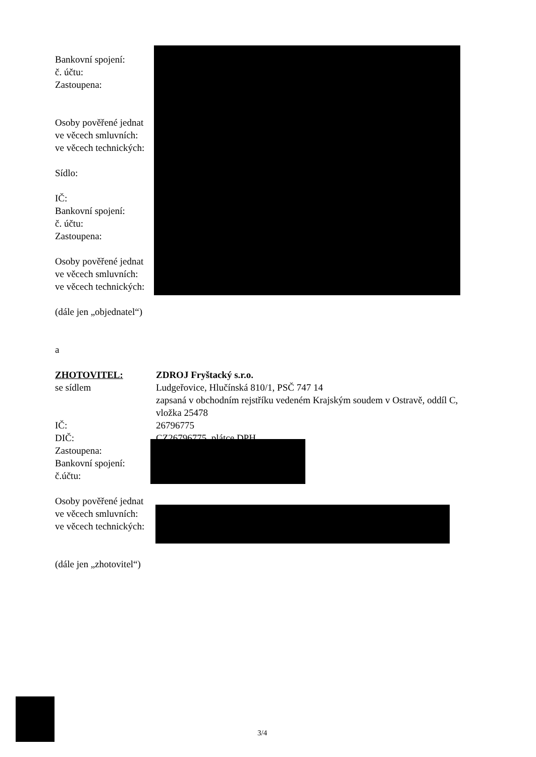Bankovní spojení:
č. účtu:
Zastoupena:
Osoby pověřené jednat
ve věcech smluvních:
ve věcech technických:
Sídlo:
IČ:
Bankovní spojení:
č. účtu:
Zastoupena:
Osoby pověřené jednat
ve věcech smluvních:
ve věcech technických:
(dále jen „objednatel“)
a
ZHOTOVITEL: ZDROJ Fryštacký s.r.o.
se sídlem Ludgeřovice, Hlučínská 810/1, PSČ 747 14
zapsaná v obchodním rejstříku vedeném Krajským soudem v Ostravě, oddíl C, vložka 25478
IČ: 26796775
DIČ: CZ26796775, plátce DPH
Zastoupena:
Bankovní spojení:
č.účtu:
Osoby pověřené jednat
ve věcech smluvních:
ve věcech technických:
(dále jen „zhotovitel“)
3/4